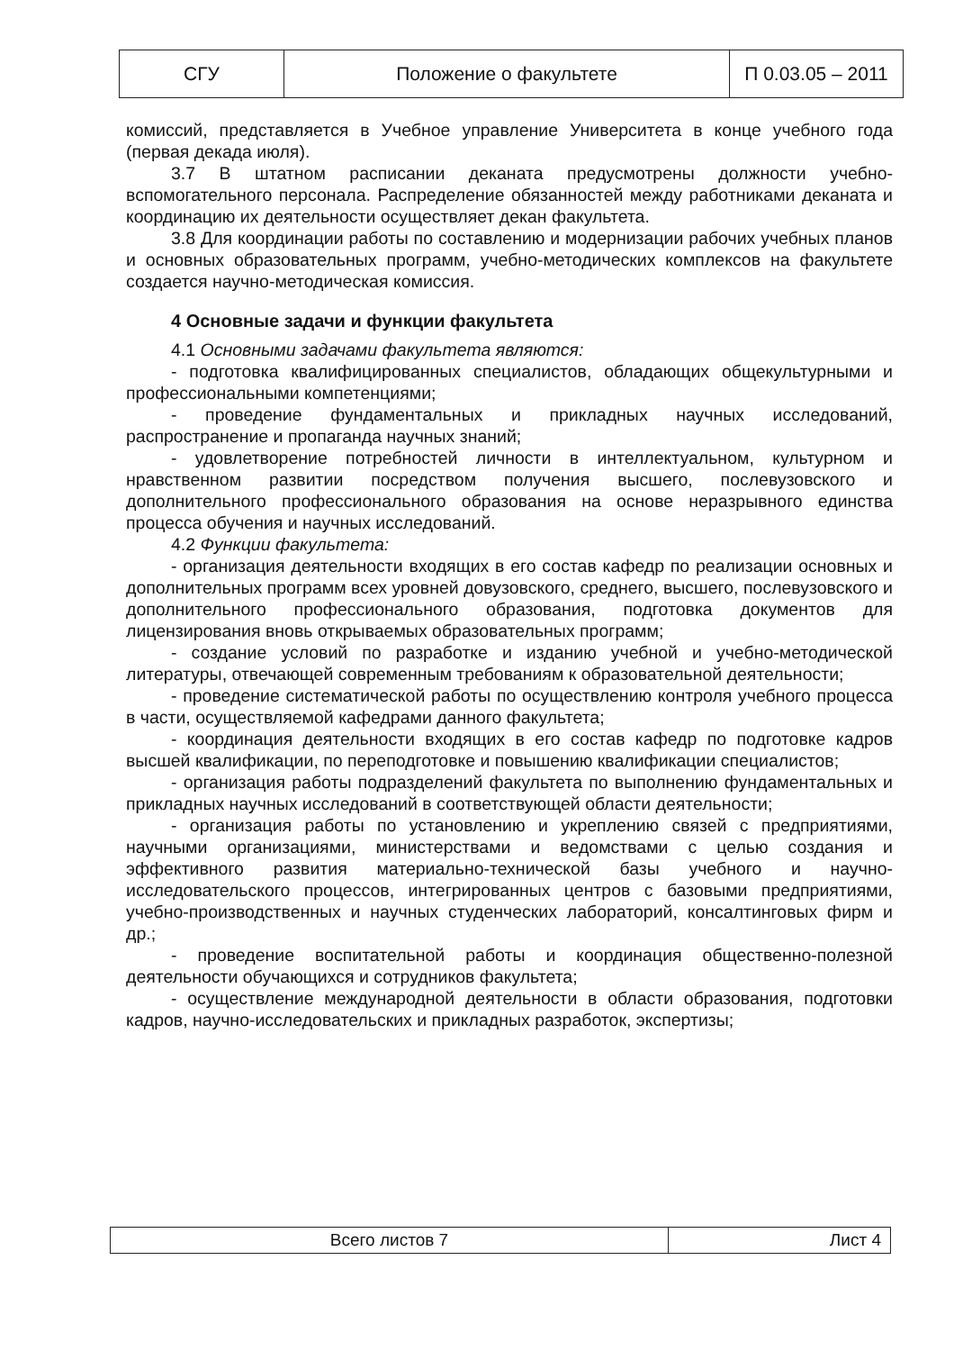| СГУ | Положение о факультете | П 0.03.05 – 2011 |
комиссий, представляется в Учебное управление Университета в конце учебного года (первая декада июля).
3.7 В штатном расписании деканата предусмотрены должности учебно-вспомогательного персонала. Распределение обязанностей между работниками деканата и координацию их деятельности осуществляет декан факультета.
3.8 Для координации работы по составлению и модернизации рабочих учебных планов и основных образовательных программ, учебно-методических комплексов на факультете создается научно-методическая комиссия.
4 Основные задачи и функции факультета
4.1 Основными задачами факультета являются:
- подготовка квалифицированных специалистов, обладающих общекультурными и профессиональными компетенциями;
- проведение фундаментальных и прикладных научных исследований, распространение и пропаганда научных знаний;
- удовлетворение потребностей личности в интеллектуальном, культурном и нравственном развитии посредством получения высшего, послевузовского и дополнительного профессионального образования на основе неразрывного единства процесса обучения и научных исследований.
4.2 Функции факультета:
- организация деятельности входящих в его состав кафедр по реализации основных и дополнительных программ всех уровней довузовского, среднего, высшего, послевузовского и дополнительного профессионального образования, подготовка документов для лицензирования вновь открываемых образовательных программ;
- создание условий по разработке и изданию учебной и учебно-методической литературы, отвечающей современным требованиям к образовательной деятельности;
- проведение систематической работы по осуществлению контроля учебного процесса в части, осуществляемой кафедрами данного факультета;
- координация деятельности входящих в его состав кафедр по подготовке кадров высшей квалификации, по переподготовке и повышению квалификации специалистов;
- организация работы подразделений факультета по выполнению фундаментальных и прикладных научных исследований в соответствующей области деятельности;
- организация работы по установлению и укреплению связей с предприятиями, научными организациями, министерствами и ведомствами с целью создания и эффективного развития материально-технической базы учебного и научно-исследовательского процессов, интегрированных центров с базовыми предприятиями, учебно-производственных и научных студенческих лабораторий, консалтинговых фирм и др.;
- проведение воспитательной работы и координация общественно-полезной деятельности обучающихся и сотрудников факультета;
- осуществление международной деятельности в области образования, подготовки кадров, научно-исследовательских и прикладных разработок, экспертизы;
| Всего листов 7 | Лист 4 |